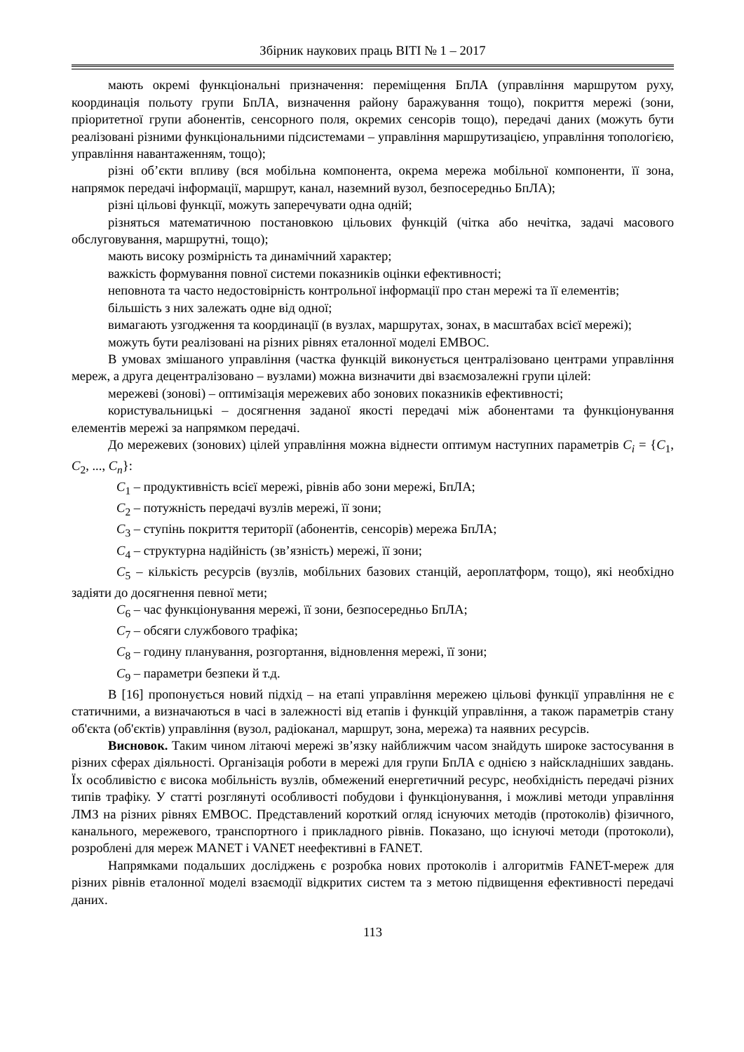Збірник наукових праць ВІТІ № 1 – 2017
мають окремі функціональні призначення: переміщення БпЛА (управління маршрутом руху, координація польоту групи БпЛА, визначення району баражування тощо), покриття мережі (зони, пріоритетної групи абонентів, сенсорного поля, окремих сенсорів тощо), передачі даних (можуть бути реалізовані різними функціональними підсистемами – управління маршрутизацією, управління топологією, управління навантаженням, тощо);
різні об’єкти впливу (вся мобільна компонента, окрема мережа мобільної компоненти, її зона, напрямок передачі інформації, маршрут, канал, наземний вузол, безпосередньо БпЛА);
різні цільові функції, можуть заперечувати одна одній;
різняться математичною постановкою цільових функцій (чітка або нечітка, задачі масового обслуговування, маршрутні, тощо);
мають високу розмірність та динамічний характер;
важкість формування повної системи показників оцінки ефективності;
неповнота та часто недостовірність контрольної інформації про стан мережі та її елементів;
більшість з них залежать одне від одної;
вимагають узгодження та координації (в вузлах, маршрутах, зонах, в масштабах всієї мережі);
можуть бути реалізовані на різних рівнях еталонної моделі ЕМВОС.
В умовах змішаного управління (частка функцій виконується централізовано центрами управління мереж, а друга децентралізовано – вузлами) можна визначити дві взаємозалежні групи цілей:
мережеві (зонові) – оптимізація мережевих або зонових показників ефективності;
користувальницькі – досягнення заданої якості передачі між абонентами та функціонування елементів мережі за напрямком передачі.
До мережевих (зонових) цілей управління можна віднести оптимум наступних параметрів C<sub>i</sub> = {C<sub>1</sub>, C<sub>2</sub>, ..., C<sub>n</sub>}:
C<sub>1</sub> – продуктивність всієї мережі, рівнів або зони мережі, БпЛА;
C<sub>2</sub> – потужність передачі вузлів мережі, її зони;
C<sub>3</sub> – ступінь покриття території (абонентів, сенсорів) мережа БпЛА;
C<sub>4</sub> – структурна надійність (зв’язність) мережі, її зони;
C<sub>5</sub> – кількість ресурсів (вузлів, мобільних базових станцій, аероплатформ, тощо), які необхідно задіяти до досягнення певної мети;
C<sub>6</sub> – час функціонування мережі, її зони, безпосередньо БпЛА;
C<sub>7</sub> – обсяги службового трафіка;
C<sub>8</sub> – годину планування, розгортання, відновлення мережі, її зони;
C<sub>9</sub> – параметри безпеки й т.д.
В [16] пропонується новий підхід – на етапі управління мережею цільові функції управління не є статичними, а визначаються в часі в залежності від етапів і функцій управління, а також параметрів стану об'єкта (об'єктів) управління (вузол, радіоканал, маршрут, зона, мережа) та наявних ресурсів.
Висновок. Таким чином літаючі мережі зв’язку найближчим часом знайдуть широке застосування в різних сферах діяльності. Організація роботи в мережі для групи БпЛА є однією з найскладніших завдань. Їх особливістю є висока мобільність вузлів, обмежений енергетичний ресурс, необхідність передачі різних типів трафіку. У статті розглянуті особливості побудови і функціонування, і можливі методи управління ЛМЗ на різних рівнях ЕМВОС. Представлений короткий огляд існуючих методів (протоколів) фізичного, канального, мережевого, транспортного і прикладного рівнів. Показано, що існуючі методи (протоколи), розроблені для мереж MANET і VANET неефективні в FANET.
Напрямками подальших досліджень є розробка нових протоколів і алгоритмів FANET-мереж для різних рівнів еталонної моделі взаємодії відкритих систем та з метою підвищення ефективності передачі даних.
113